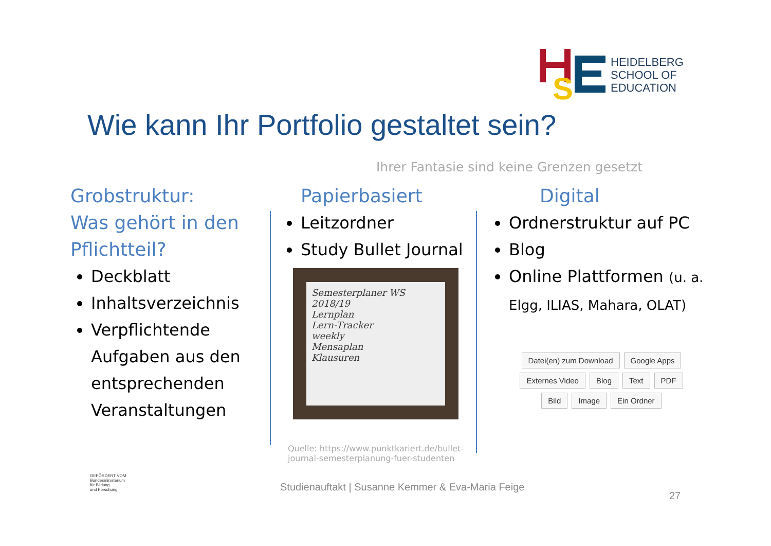S
HEIDELBERG
SCHOOL OF
EDUCATION
Wie kann Ihr Portfolio gestaltet sein?
Ihrer Fantasie sind keine Grenzen gesetzt
Grobstruktur:
Was gehört in den Pflichtteil?
Deckblatt
Inhaltsverzeichnis
Verpflichtende Aufgaben aus den entsprechenden Veranstaltungen
Papierbasiert
Leitzordner
Study Bullet Journal
Semesterplaner WS 2018/19
Lernplan
Lern-Tracker
weekly
Mensaplan
Klausuren
Digital
Ordnerstruktur auf PC
Blog
Online Plattformen (u. a. Elgg, ILIAS, Mahara, OLAT)
Datei(en) zum Download Google Apps Externes Video Blog Text PDF Bild Image Ein Ordner
Quelle: https://www.punktkariert.de/bullet-journal-semesterplanung-fuer-studenten
GEFÖRDERT VOM
Bundesministerium
für Bildung
und Forschung
Studienauftakt | Susanne Kemmer & Eva-Maria Feige
27